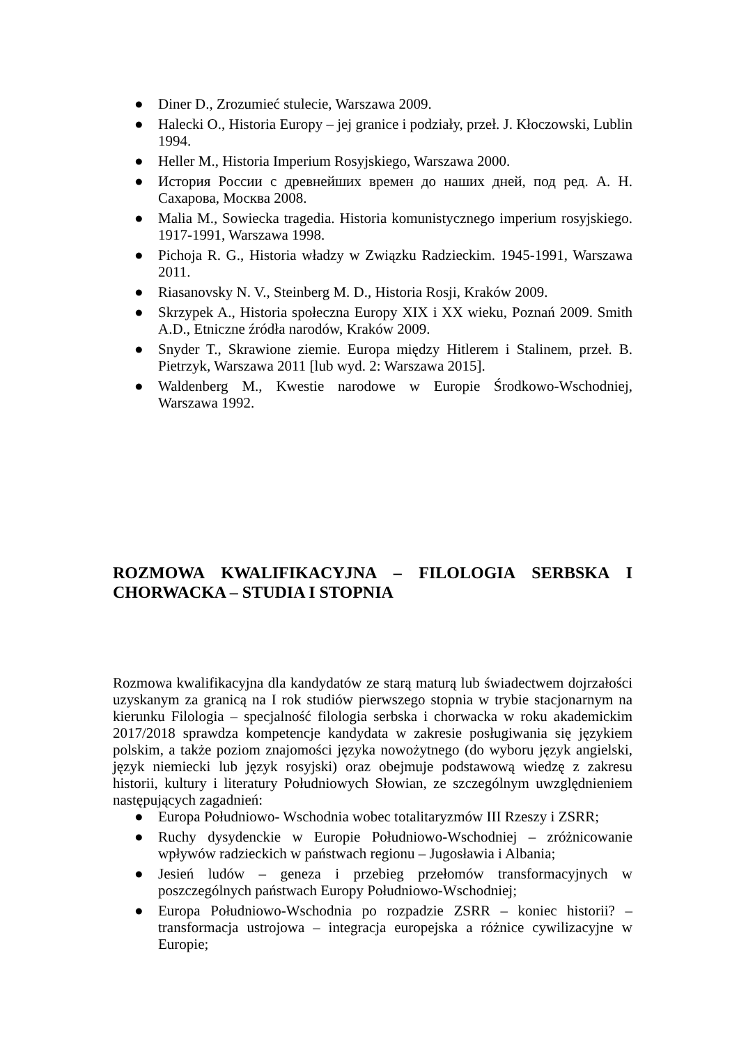● Diner D., Zrozumieć stulecie, Warszawa 2009.
● Halecki O., Historia Europy – jej granice i podziały, przeł. J. Kłoczowski, Lublin 1994.
● Heller M., Historia Imperium Rosyjskiego, Warszawa 2000.
● История России с древнейших времен до наших дней, под ред. А. Н. Сахарова, Москва 2008.
● Malia M., Sowiecka tragedia. Historia komunistycznego imperium rosyjskiego. 1917-1991, Warszawa 1998.
● Pichoja R. G., Historia władzy w Związku Radzieckim. 1945-1991, Warszawa 2011.
● Riasanovsky N. V., Steinberg M. D., Historia Rosji, Kraków 2009.
● Skrzypek A., Historia społeczna Europy XIX i XX wieku, Poznań 2009. Smith A.D., Etniczne źródła narodów, Kraków 2009.
● Snyder T., Skrawione ziemie. Europa między Hitlerem i Stalinem, przeł. B. Pietrzyk, Warszawa 2011 [lub wyd. 2: Warszawa 2015].
● Waldenberg M., Kwestie narodowe w Europie Środkowo-Wschodniej, Warszawa 1992.
ROZMOWA KWALIFIKACYJNA – FILOLOGIA SERBSKA I CHORWACKA – STUDIA I STOPNIA
Rozmowa kwalifikacyjna dla kandydatów ze starą maturą lub świadectwem dojrzałości uzyskanym za granicą na I rok studiów pierwszego stopnia w trybie stacjonarnym na kierunku Filologia – specjalność filologia serbska i chorwacka w roku akademickim 2017/2018 sprawdza kompetencje kandydata w zakresie posługiwania się językiem polskim, a także poziom znajomości języka nowożytnego (do wyboru język angielski, język niemiecki lub język rosyjski) oraz obejmuje podstawową wiedzę z zakresu historii, kultury i literatury Południowych Słowian, ze szczególnym uwzględnieniem następujących zagadnień:
● Europa Południowo- Wschodnia wobec totalitaryzmów III Rzeszy i ZSRR;
● Ruchy dysydenckie w Europie Południowo-Wschodniej – zróżnicowanie wpływów radzieckich w państwach regionu – Jugosławia i Albania;
● Jesień ludów – geneza i przebieg przełomów transformacyjnych w poszczególnych państwach Europy Południowo-Wschodniej;
● Europa Południowo-Wschodnia po rozpadzie ZSRR – koniec historii? – transformacja ustrojowa – integracja europejska a różnice cywilizacyjne w Europie;